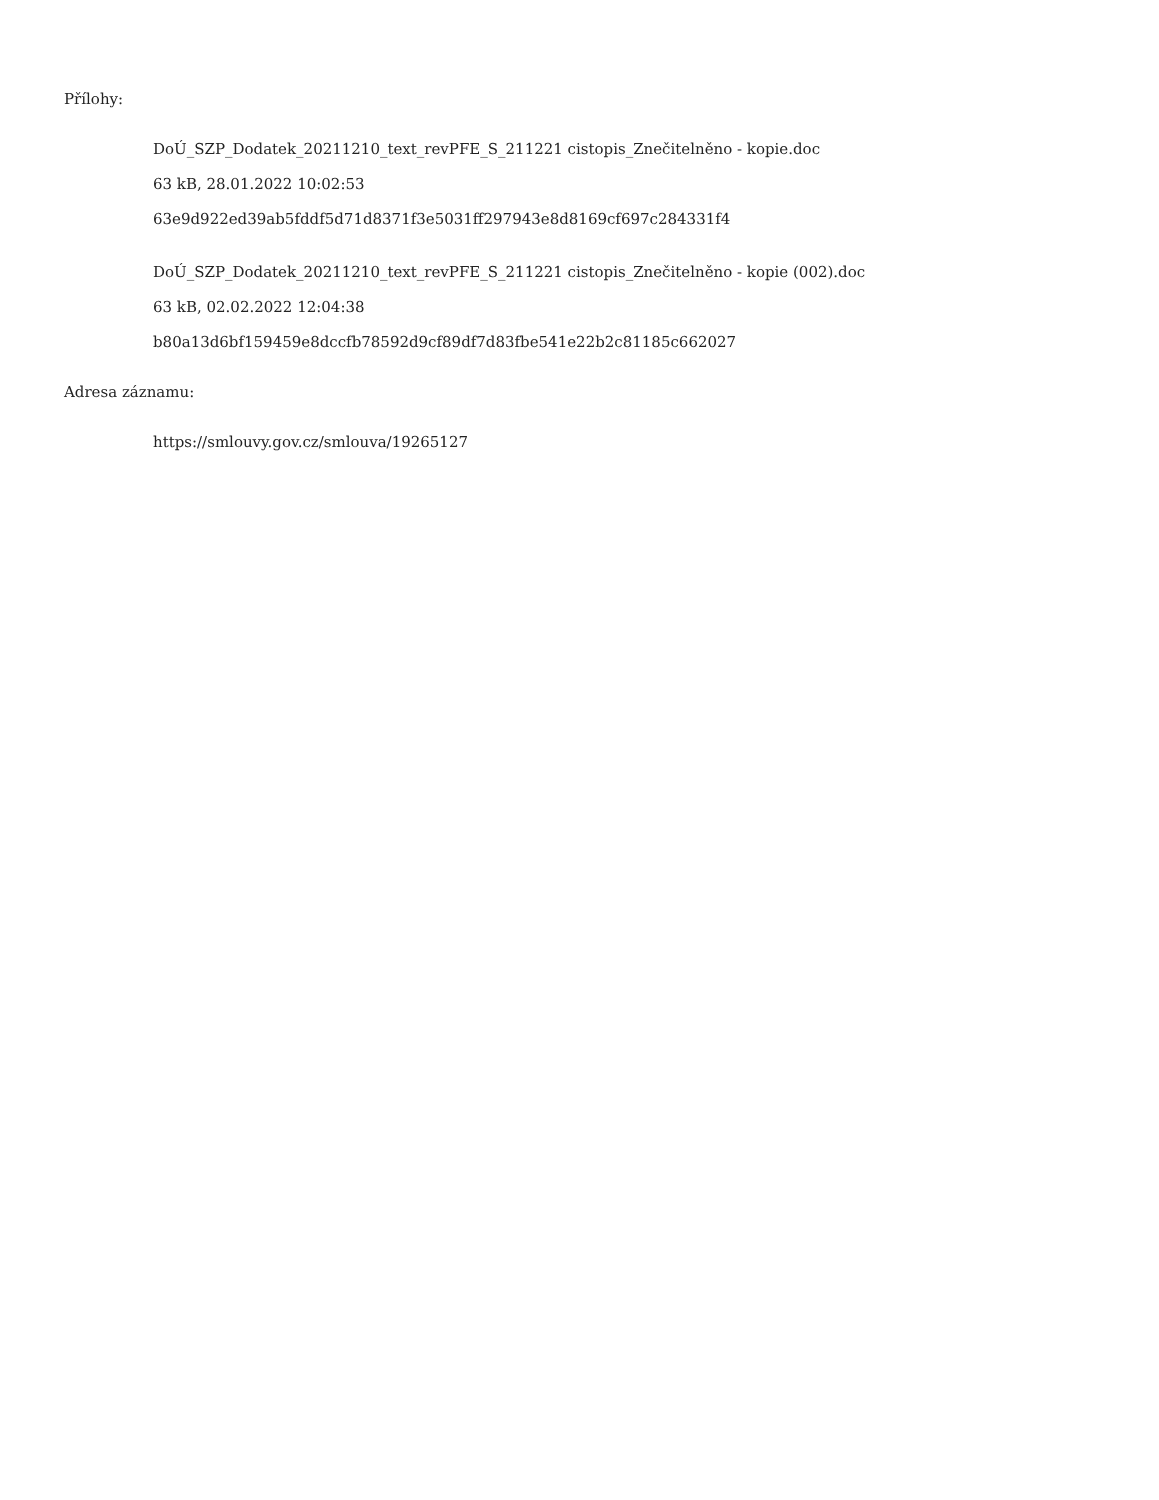Přílohy:
DoÚ_SZP_Dodatek_20211210_text_revPFE_S_211221 cistopis_Znečitelněno - kopie.doc
63 kB, 28.01.2022 10:02:53
63e9d922ed39ab5fddf5d71d8371f3e5031ff297943e8d8169cf697c284331f4
DoÚ_SZP_Dodatek_20211210_text_revPFE_S_211221 cistopis_Znečitelněno - kopie (002).doc
63 kB, 02.02.2022 12:04:38
b80a13d6bf159459e8dccfb78592d9cf89df7d83fbe541e22b2c81185c662027
Adresa záznamu:
https://smlouvy.gov.cz/smlouva/19265127